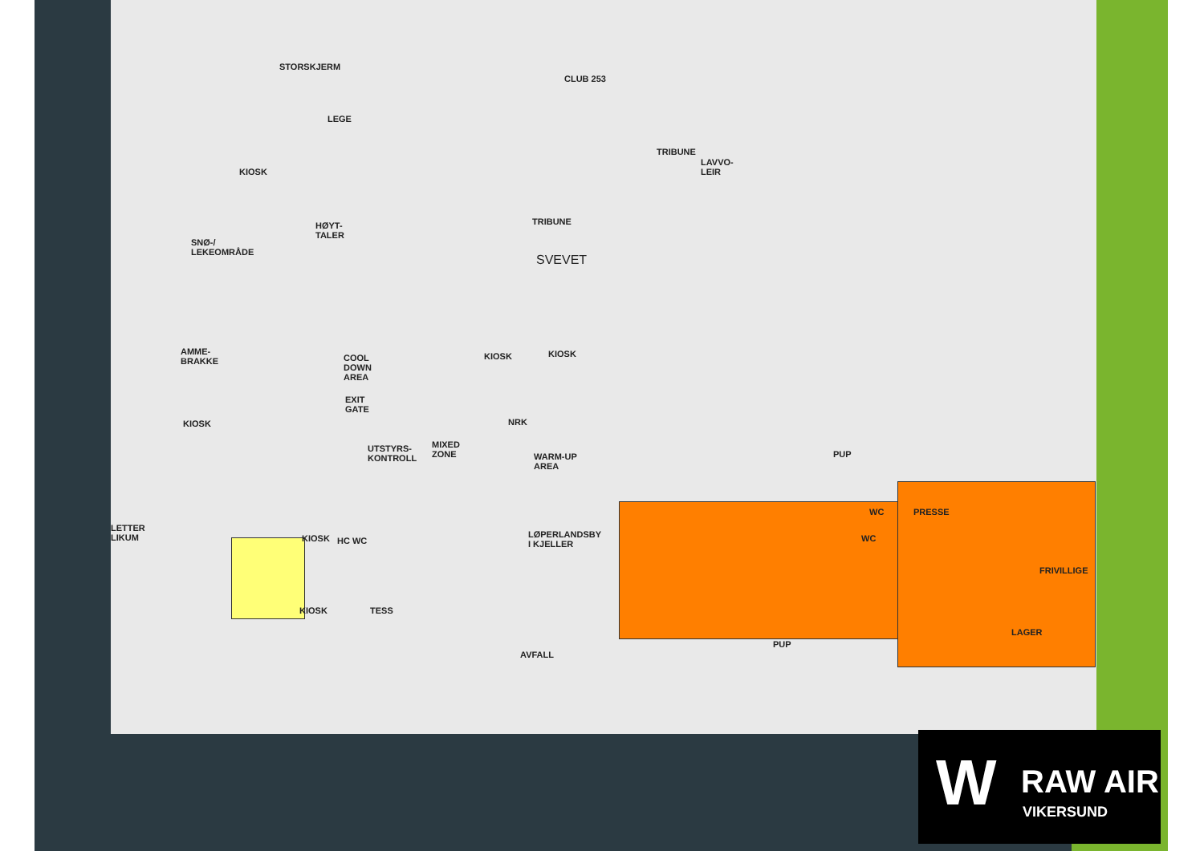STORSKJERM
LEGE
KIOSK
HØYT-
TALER
SNØ-/
LEKEOMRÅDE
CLUB 253
TRIBUNE
LAVVO-
LEIR
TRIBUNE
SVEVET
AMME-
BRAKKE COOL
DOWN
AREA
EXIT
GATE
KIOSK KIOSK
KIOSK NRK
UTSTYRS-
KONTROLL
MIXED
ZONE WARM-UP
AREA
LETTER
LIKUM KIOSK HC WC
LØPERLANDSBY
I KJELLER
PRESSE WC
WC
FRIVILLIGE
LAGER
KIOSK TESS
AVFALL
PUP
PUP
W RAW AIR
VIKERSUND